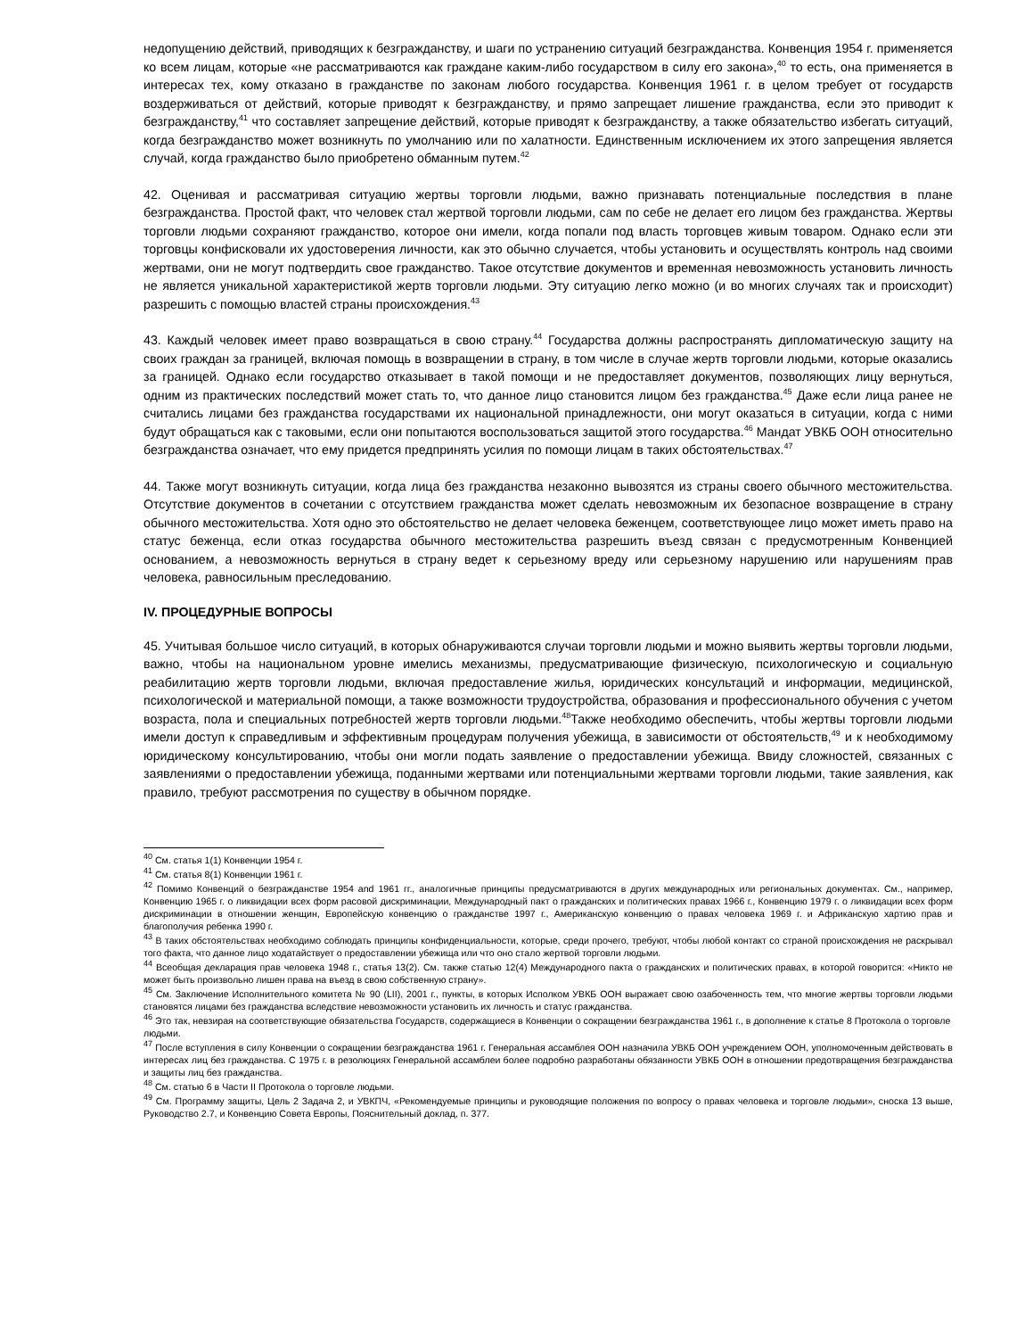недопущению действий, приводящих к безгражданству, и шаги по устранению ситуаций безгражданства. Конвенция 1954 г. применяется ко всем лицам, которые «не рассматриваются как граждане каким-либо государством в силу его закона»,<sup>40</sup> то есть, она применяется в интересах тех, кому отказано в гражданстве по законам любого государства. Конвенция 1961 г. в целом требует от государств воздерживаться от действий, которые приводят к безгражданству, и прямо запрещает лишение гражданства, если это приводит к безгражданству,<sup>41</sup> что составляет запрещение действий, которые приводят к безгражданству, а также обязательство избегать ситуаций, когда безгражданство может возникнуть по умолчанию или по халатности. Единственным исключением их этого запрещения является случай, когда гражданство было приобретено обманным путем.<sup>42</sup>
42. Оценивая и рассматривая ситуацию жертвы торговли людьми, важно признавать потенциальные последствия в плане безгражданства. Простой факт, что человек стал жертвой торговли людьми, сам по себе не делает его лицом без гражданства. Жертвы торговли людьми сохраняют гражданство, которое они имели, когда попали под власть торговцев живым товаром. Однако если эти торговцы конфисковали их удостоверения личности, как это обычно случается, чтобы установить и осуществлять контроль над своими жертвами, они не могут подтвердить свое гражданство. Такое отсутствие документов и временная невозможность установить личность не является уникальной характеристикой жертв торговли людьми. Эту ситуацию легко можно (и во многих случаях так и происходит) разрешить с помощью властей страны происхождения.<sup>43</sup>
43. Каждый человек имеет право возвращаться в свою страну.<sup>44</sup> Государства должны распространять дипломатическую защиту на своих граждан за границей, включая помощь в возвращении в страну, в том числе в случае жертв торговли людьми, которые оказались за границей. Однако если государство отказывает в такой помощи и не предоставляет документов, позволяющих лицу вернуться, одним из практических последствий может стать то, что данное лицо становится лицом без гражданства.<sup>45</sup> Даже если лица ранее не считались лицами без гражданства государствами их национальной принадлежности, они могут оказаться в ситуации, когда с ними будут обращаться как с таковыми, если они попытаются воспользоваться защитой этого государства.<sup>46</sup> Мандат УВКБ ООН относительно безгражданства означает, что ему придется предпринять усилия по помощи лицам в таких обстоятельствах.<sup>47</sup>
44. Также могут возникнуть ситуации, когда лица без гражданства незаконно вывозятся из страны своего обычного местожительства. Отсутствие документов в сочетании с отсутствием гражданства может сделать невозможным их безопасное возвращение в страну обычного местожительства. Хотя одно это обстоятельство не делает человека беженцем, соответствующее лицо может иметь право на статус беженца, если отказ государства обычного местожительства разрешить въезд связан с предусмотренным Конвенцией основанием, а невозможность вернуться в страну ведет к серьезному вреду или серьезному нарушению или нарушениям прав человека, равносильным преследованию.
IV. ПРОЦЕДУРНЫЕ ВОПРОСЫ
45. Учитывая большое число ситуаций, в которых обнаруживаются случаи торговли людьми и можно выявить жертвы торговли людьми, важно, чтобы на национальном уровне имелись механизмы, предусматривающие физическую, психологическую и социальную реабилитацию жертв торговли людьми, включая предоставление жилья, юридических консультаций и информации, медицинской, психологической и материальной помощи, а также возможности трудоустройства, образования и профессионального обучения с учетом возраста, пола и специальных потребностей жертв торговли людьми.<sup>48</sup>Также необходимо обеспечить, чтобы жертвы торговли людьми имели доступ к справедливым и эффективным процедурам получения убежища, в зависимости от обстоятельств,<sup>49</sup> и к необходимому юридическому консультированию, чтобы они могли подать заявление о предоставлении убежища. Ввиду сложностей, связанных с заявлениями о предоставлении убежища, поданными жертвами или потенциальными жертвами торговли людьми, такие заявления, как правило, требуют рассмотрения по существу в обычном порядке.
<sup>40</sup> См. статья 1(1) Конвенции 1954 г.
<sup>41</sup> См. статья 8(1) Конвенции 1961 г.
<sup>42</sup> Помимо Конвенций о безгражданстве 1954 and 1961 гг., аналогичные принципы предусматриваются в других международных или региональных документах. См., например, Конвенцию 1965 г. о ликвидации всех форм расовой дискриминации, Международный пакт о гражданских и политических правах 1966 г., Конвенцию 1979 г. о ликвидации всех форм дискриминации в отношении женщин, Европейскую конвенцию о гражданстве 1997 г., Американскую конвенцию о правах человека 1969 г. и Африканскую хартию прав и благополучия ребенка 1990 г.
<sup>43</sup> В таких обстоятельствах необходимо соблюдать принципы конфиденциальности, которые, среди прочего, требуют, чтобы любой контакт со страной происхождения не раскрывал того факта, что данное лицо ходатайствует о предоставлении убежища или что оно стало жертвой торговли людьми.
<sup>44</sup> Всеобщая декларация прав человека 1948 г., статья 13(2). См. также статью 12(4) Международного пакта о гражданских и политических правах, в которой говорится: «Никто не может быть произвольно лишен права на въезд в свою собственную страну».
<sup>45</sup> См. Заключение Исполнительного комитета № 90 (LII), 2001 г., пункты, в которых Исполком УВКБ ООН выражает свою озабоченность тем, что многие жертвы торговли людьми становятся лицами без гражданства вследствие невозможности установить их личность и статус гражданства.
<sup>46</sup> Это так, невзирая на соответствующие обязательства Государств, содержащиеся в Конвенции о сокращении безгражданства 1961 г., в дополнение к статье 8 Протокола о торговле людьми.
<sup>47</sup> После вступления в силу Конвенции о сокращении безгражданства 1961 г. Генеральная ассамблея ООН назначила УВКБ ООН учреждением ООН, уполномоченным действовать в интересах лиц без гражданства. С 1975 г. в резолюциях Генеральной ассамблеи более подробно разработаны обязанности УВКБ ООН в отношении предотвращения безгражданства и защиты лиц без гражданства.
<sup>48</sup> См. статью 6 в Части II Протокола о торговле людьми.
<sup>49</sup> См. Программу защиты, Цель 2 Задача 2, и УВКПЧ, «Рекомендуемые принципы и руководящие положения по вопросу о правах человека и торговле людьми», сноска 13 выше, Руководство 2.7, и Конвенцию Совета Европы, Пояснительный доклад, п. 377.